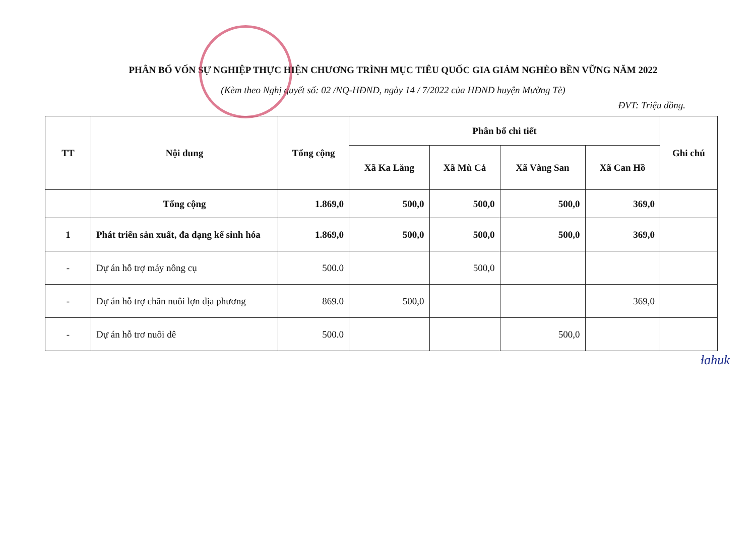PHÂN BỔ VỐN SỰ NGHIỆP THỰC HIỆN CHƯƠNG TRÌNH MỤC TIÊU QUỐC GIA GIẢM NGHÈO BỀN VỮNG NĂM 2022
(Kèm theo Nghị quyết số: 02 /NQ-HĐND, ngày 14 / 7/2022 của HĐND huyện Mường Tè)
ĐVT: Triệu đồng.
| TT | Nội dung | Tổng cộng | Phân bổ chi tiết | | | | Ghi chú |
| --- | --- | --- | --- | --- | --- | --- | --- |
| | | | Xã Ka Lăng | Xã Mù Cả | Xã Vàng San | Xã Can Hồ | |
| | Tổng cộng | 1.869,0 | 500,0 | 500,0 | 500,0 | 369,0 | |
| 1 | Phát triển sản xuất, đa dạng kế sinh hóa | 1.869,0 | 500,0 | 500,0 | 500,0 | 369,0 | |
| - | Dự án hỗ trợ máy nông cụ | 500.0 | | 500,0 | | | |
| - | Dự án hỗ trợ chăn nuôi lợn địa phương | 869.0 | 500,0 | | | 369,0 | |
| - | Dự án hỗ trơ nuôi dê | 500.0 | | | 500,0 | | |
ɫɑhuk